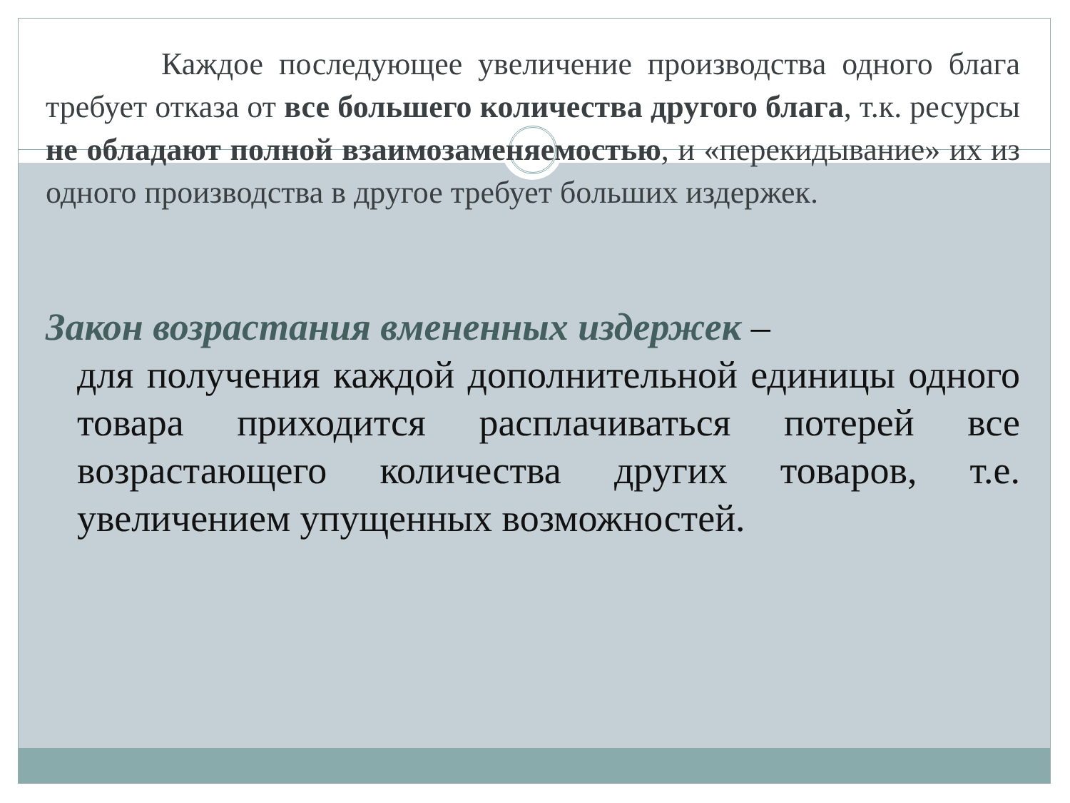Каждое последующее увеличение производства одного блага требует отказа от все большего количества другого блага, т.к. ресурсы не обладают полной взаимозаменяемостью, и «перекидывание» их из одного производства в другое требует больших издержек.
Закон возрастания вмененных издержек –
для получения каждой дополнительной единицы одного товара приходится расплачиваться потерей все возрастающего количества других товаров, т.е. увеличением упущенных возможностей.